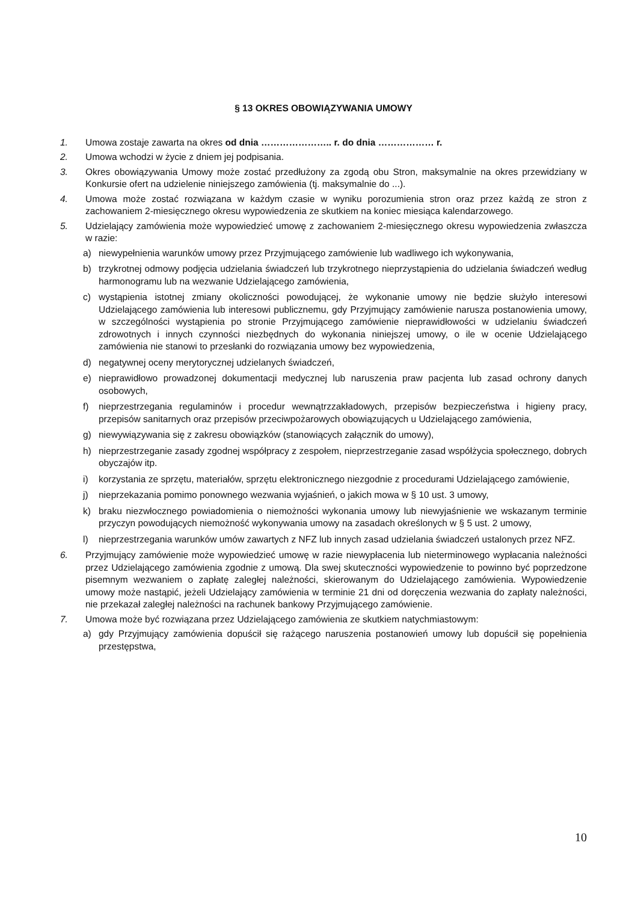§ 13 OKRES OBOWIĄZYWANIA UMOWY
1. Umowa zostaje zawarta na okres od dnia ………………….. r. do dnia ……………… r.
2. Umowa wchodzi w życie z dniem jej podpisania.
3. Okres obowiązywania Umowy może zostać przedłużony za zgodą obu Stron, maksymalnie na okres przewidziany w Konkursie ofert na udzielenie niniejszego zamówienia (tj. maksymalnie do ...).
4. Umowa może zostać rozwiązana w każdym czasie w wyniku porozumienia stron oraz przez każdą ze stron z zachowaniem 2-miesięcznego okresu wypowiedzenia ze skutkiem na koniec miesiąca kalendarzowego.
5. Udzielający zamówienia może wypowiedzieć umowę z zachowaniem 2-miesięcznego okresu wypowiedzenia zwłaszcza w razie:
a) niewypełnienia warunków umowy przez Przyjmującego zamówienie lub wadliwego ich wykonywania,
b) trzykrotnej odmowy podjęcia udzielania świadczeń lub trzykrotnego nieprzystąpienia do udzielania świadczeń według harmonogramu lub na wezwanie Udzielającego zamówienia,
c) wystąpienia istotnej zmiany okoliczności powodującej, że wykonanie umowy nie będzie służyło interesowi Udzielającego zamówienia lub interesowi publicznemu, gdy Przyjmujący zamówienie narusza postanowienia umowy, w szczególności wystąpienia po stronie Przyjmującego zamówienie nieprawidłowości w udzielaniu świadczeń zdrowotnych i innych czynności niezbędnych do wykonania niniejszej umowy, o ile w ocenie Udzielającego zamówienia nie stanowi to przesłanki do rozwiązania umowy bez wypowiedzenia,
d) negatywnej oceny merytorycznej udzielanych świadczeń,
e) nieprawidłowo prowadzonej dokumentacji medycznej lub naruszenia praw pacjenta lub zasad ochrony danych osobowych,
f) nieprzestrzegania regulaminów i procedur wewnątrzzakładowych, przepisów bezpieczeństwa i higieny pracy, przepisów sanitarnych oraz przepisów przeciwpożarowych obowiązujących u Udzielającego zamówienia,
g) niewywiązywania się z zakresu obowiązków (stanowiących załącznik do umowy),
h) nieprzestrzeganie zasady zgodnej współpracy z zespołem, nieprzestrzeganie zasad współżycia społecznego, dobrych obyczajów itp.
i) korzystania ze sprzętu, materiałów, sprzętu elektronicznego niezgodnie z procedurami Udzielającego zamówienie,
j) nieprzekazania pomimo ponownego wezwania wyjaśnień, o jakich mowa w § 10 ust. 3 umowy,
k) braku niezwłocznego powiadomienia o niemożności wykonania umowy lub niewyjaśnienie we wskazanym terminie przyczyn powodujących niemożność wykonywania umowy na zasadach określonych w § 5 ust. 2 umowy,
l) nieprzestrzegania warunków umów zawartych z NFZ lub innych zasad udzielania świadczeń ustalonych przez NFZ.
6. Przyjmujący zamówienie może wypowiedzieć umowę w razie niewypłacenia lub nieterminowego wypłacania należności przez Udzielającego zamówienia zgodnie z umową. Dla swej skuteczności wypowiedzenie to powinno być poprzedzone pisemnym wezwaniem o zapłatę zaległej należności, skierowanym do Udzielającego zamówienia. Wypowiedzenie umowy może nastąpić, jeżeli Udzielający zamówienia w terminie 21 dni od doręczenia wezwania do zapłaty należności, nie przekazał zaległej należności na rachunek bankowy Przyjmującego zamówienie.
7. Umowa może być rozwiązana przez Udzielającego zamówienia ze skutkiem natychmiastowym:
a) gdy Przyjmujący zamówienia dopuścił się rażącego naruszenia postanowień umowy lub dopuścił się popełnienia przestępstwa,
10